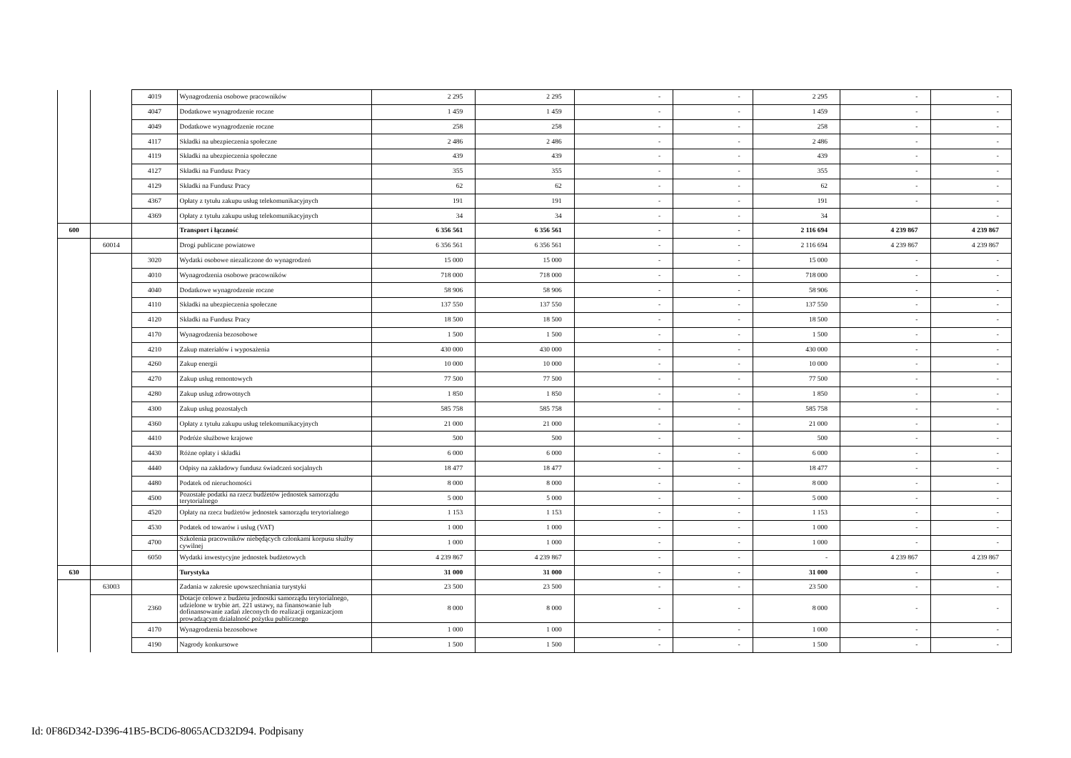| | | 4019 | Wynagrodzenia osobowe pracowników | 2 295 | 2 295 | - | - | 2 295 | - | - |
| | | 4047 | Dodatkowe wynagrodzenie roczne | 1 459 | 1 459 | - | - | 1 459 | - | - |
| | | 4049 | Dodatkowe wynagrodzenie roczne | 258 | 258 | - | - | 258 | - | - |
| | | 4117 | Składki na ubezpieczenia społeczne | 2 486 | 2 486 | - | - | 2 486 | - | - |
| | | 4119 | Składki na ubezpieczenia społeczne | 439 | 439 | - | - | 439 | - | - |
| | | 4127 | Składki na Fundusz Pracy | 355 | 355 | - | - | 355 | - | - |
| | | 4129 | Składki na Fundusz Pracy | 62 | 62 | - | - | 62 | - | - |
| | | 4367 | Opłaty z tytułu zakupu usług telekomunikacyjnych | 191 | 191 | - | - | 191 | - | - |
| | | 4369 | Opłaty z tytułu zakupu usług telekomunikacyjnych | 34 | 34 | - | - | 34 | | - |
| 600 | | | Transport i łączność | 6 356 561 | 6 356 561 | - | - | 2 116 694 | 4 239 867 | 4 239 867 |
| | 60014 | | Drogi publiczne powiatowe | 6 356 561 | 6 356 561 | - | - | 2 116 694 | 4 239 867 | 4 239 867 |
| | | 3020 | Wydatki osobowe niezaliczone do wynagrodzeń | 15 000 | 15 000 | - | - | 15 000 | - | - |
| | | 4010 | Wynagrodzenia osobowe pracowników | 718 000 | 718 000 | - | - | 718 000 | - | - |
| | | 4040 | Dodatkowe wynagrodzenie roczne | 58 906 | 58 906 | - | - | 58 906 | - | - |
| | | 4110 | Składki na ubezpieczenia społeczne | 137 550 | 137 550 | - | - | 137 550 | - | - |
| | | 4120 | Składki na Fundusz Pracy | 18 500 | 18 500 | - | - | 18 500 | - | - |
| | | 4170 | Wynagrodzenia bezosobowe | 1 500 | 1 500 | - | - | 1 500 | - | - |
| | | 4210 | Zakup materiałów i wyposażenia | 430 000 | 430 000 | - | - | 430 000 | - | - |
| | | 4260 | Zakup energii | 10 000 | 10 000 | - | - | 10 000 | - | - |
| | | 4270 | Zakup usług remontowych | 77 500 | 77 500 | - | - | 77 500 | - | - |
| | | 4280 | Zakup usług zdrowotnych | 1 850 | 1 850 | - | - | 1 850 | - | - |
| | | 4300 | Zakup usług pozostałych | 585 758 | 585 758 | - | - | 585 758 | - | - |
| | | 4360 | Opłaty z tytułu zakupu usług telekomunikacyjnych | 21 000 | 21 000 | - | - | 21 000 | - | - |
| | | 4410 | Podróże służbowe krajowe | 500 | 500 | - | - | 500 | - | - |
| | | 4430 | Różne opłaty i składki | 6 000 | 6 000 | - | - | 6 000 | - | - |
| | | 4440 | Odpisy na zakładowy fundusz świadczeń socjalnych | 18 477 | 18 477 | - | - | 18 477 | - | - |
| | | 4480 | Podatek od nieruchomości | 8 000 | 8 000 | - | - | 8 000 | - | - |
| | | 4500 | Pozostałe podatki na rzecz budżetów jednostek samorządu terytorialnego | 5 000 | 5 000 | - | - | 5 000 | - | - |
| | | 4520 | Opłaty na rzecz budżetów jednostek samorządu terytorialnego | 1 153 | 1 153 | - | - | 1 153 | - | - |
| | | 4530 | Podatek od towarów i usług (VAT) | 1 000 | 1 000 | - | - | 1 000 | - | - |
| | | 4700 | Szkolenia pracowników niebędących członkami korpusu służby cywilnej | 1 000 | 1 000 | - | - | 1 000 | - | - |
| | | 6050 | Wydatki inwestycyjne jednostek budżetowych | 4 239 867 | 4 239 867 | - | - | - | 4 239 867 | 4 239 867 |
| 630 | | | Turystyka | 31 000 | 31 000 | - | - | 31 000 | - | - |
| | 63003 | | Zadania w zakresie upowszechniania turystyki | 23 500 | 23 500 | - | - | 23 500 | - | - |
| | | 2360 | Dotacje celowe z budżetu jednostki samorządu terytorialnego, udzielone w trybie art. 221 ustawy, na finansowanie lub dofinansowanie zadań zleconych do realizacji organizacjom prowadzącym działalność pożytku publicznego | 8 000 | 8 000 | - | - | 8 000 | - | - |
| | | 4170 | Wynagrodzenia bezosobowe | 1 000 | 1 000 | - | - | 1 000 | - | - |
| | | 4190 | Nagrody konkursowe | 1 500 | 1 500 | - | - | 1 500 | - | - |
Id: 0F86D342-D396-41B5-BCD6-8065ACD32D94. Podpisany